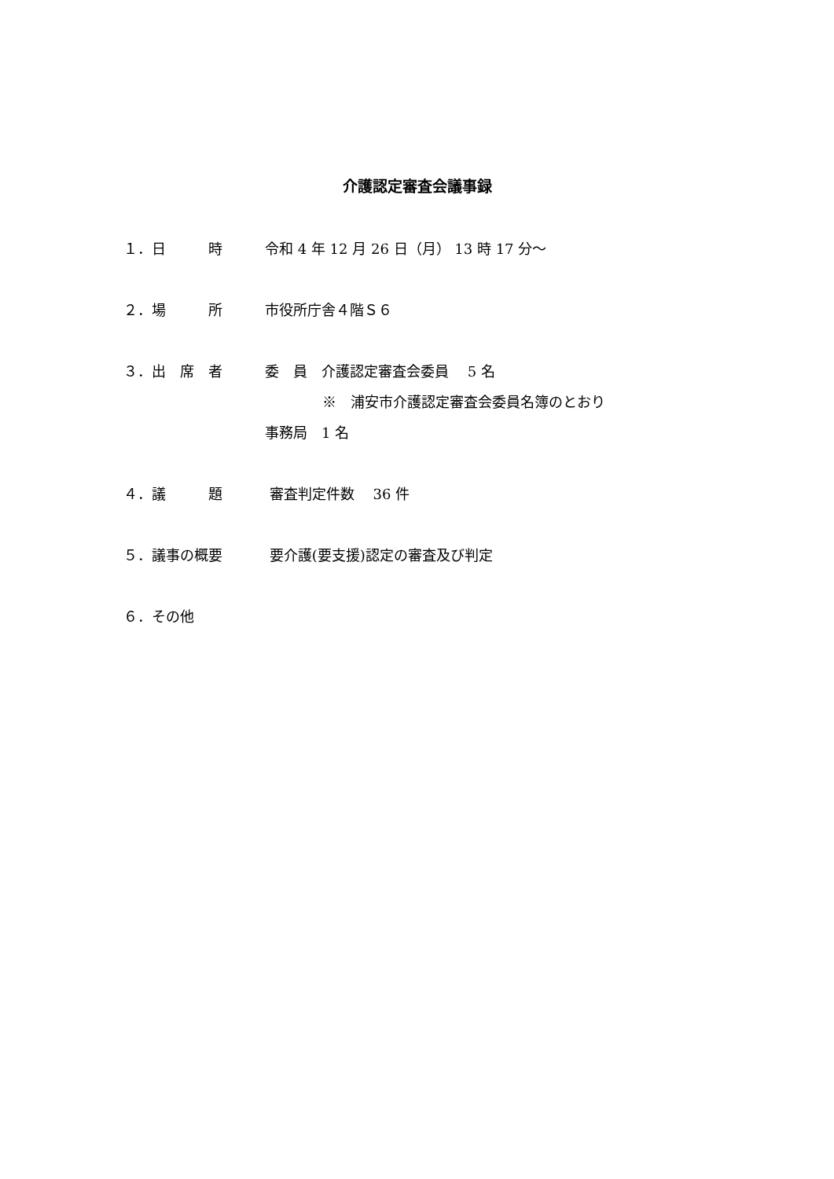介護認定審査会議事録
１．日　　　時 令和 4 年 12 月 26 日（月） 13 時 17 分～
２．場　　　所 市役所庁舎４階Ｓ６
３．出　席　者 委　員　介護認定審査会委員　 5 名
※　浦安市介護認定審査会委員名簿のとおり
事務局　1 名
４．議　　　題 審査判定件数　 36 件
５．議事の概要 要介護(要支援)認定の審査及び判定
６．その他